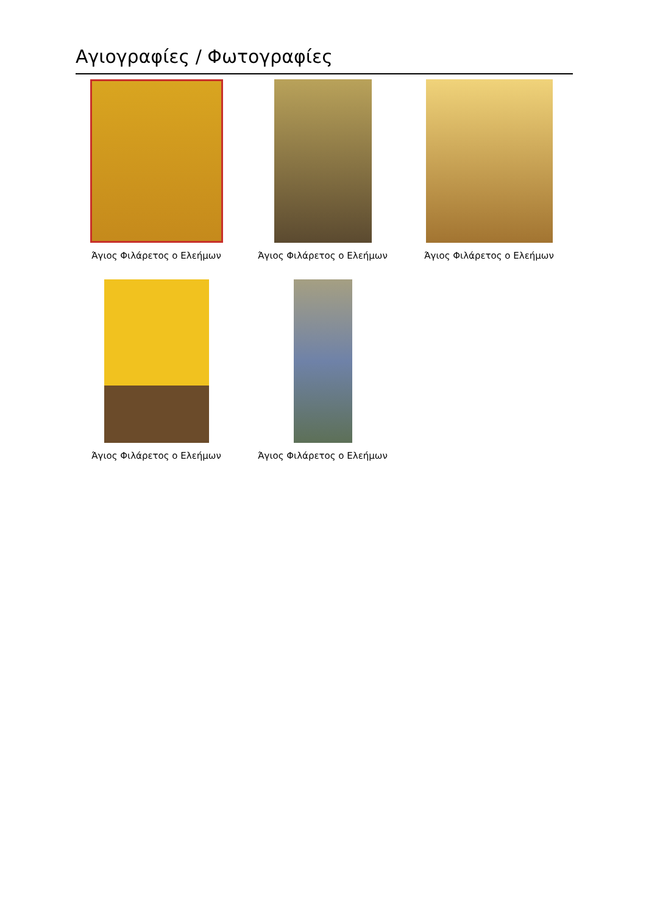Αγιογραφίες / Φωτογραφίες
Άγιος Φιλάρετος ο Ελεήμων
Άγιος Φιλάρετος ο Ελεήμων
Άγιος Φιλάρετος ο Ελεήμων
Άγιος Φιλάρετος ο Ελεήμων
Άγιος Φιλάρετος ο Ελεήμων